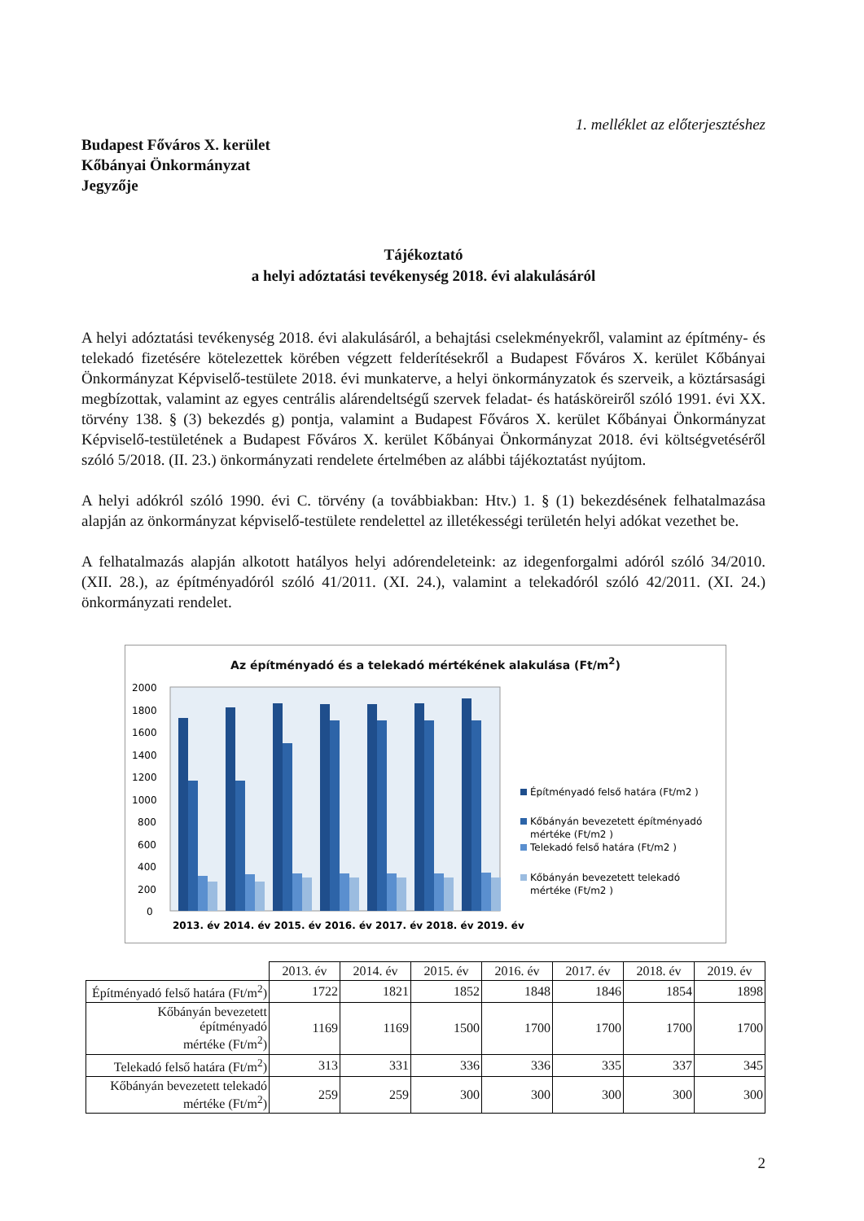1. melléklet az előterjesztéshez
Budapest Főváros X. kerület
Kőbányai Önkormányzat
Jegyzője
Tájékoztató
a helyi adóztatási tevékenység 2018. évi alakulásáról
A helyi adóztatási tevékenység 2018. évi alakulásáról, a behajtási cselekményekről, valamint az építmény- és telekadó fizetésére kötelezettek körében végzett felderítésekről a Budapest Főváros X. kerület Kőbányai Önkormányzat Képviselő-testülete 2018. évi munkaterve, a helyi önkormányzatok és szerveik, a köztársasági megbízottak, valamint az egyes centrális alárendeltségű szervek feladat- és hatásköreiről szóló 1991. évi XX. törvény 138. § (3) bekezdés g) pontja, valamint a Budapest Főváros X. kerület Kőbányai Önkormányzat Képviselő-testületének a Budapest Főváros X. kerület Kőbányai Önkormányzat 2018. évi költségvetéséről szóló 5/2018. (II. 23.) önkormányzati rendelete értelmében az alábbi tájékoztatást nyújtom.
A helyi adókról szóló 1990. évi C. törvény (a továbbiakban: Htv.) 1. § (1) bekezdésének felhatalmazása alapján az önkormányzat képviselő-testülete rendelettel az illetékességi területén helyi adókat vezethet be.
A felhatalmazás alapján alkotott hatályos helyi adórendeleteink: az idegenforgalmi adóról szóló 34/2010. (XII. 28.), az építményadóról szóló 41/2011. (XI. 24.), valamint a telekadóról szóló 42/2011. (XI. 24.) önkormányzati rendelet.
Az építményadó és a telekadó mértékének alakulása (Ft/m<sup>2</sup>)
2000
1800
1600
1400
1200
1000
800
600
400
200
0
2013. év 2014. év 2015. év 2016. év 2017. év 2018. év 2019. év
Építményadó felső határa (Ft/m2 )
Kőbányán bevezetett építményadó
mértéke (Ft/m2 )
Telekadó felső határa (Ft/m2 )
Kőbányán bevezetett telekadó
mértéke (Ft/m2 )
| | 2013. év | 2014. év | 2015. év | 2016. év | 2017. év | 2018. év | 2019. év |
| Építményadó felső határa (Ft/m<sup>2</sup>) | 1722 | 1821 | 1852 | 1848 | 1846 | 1854 | 1898 |
| Kőbányán bevezetett építményadó mértéke (Ft/m<sup>2</sup>) | 1169 | 1169 | 1500 | 1700 | 1700 | 1700 | 1700 |
| Telekadó felső határa (Ft/m<sup>2</sup>) | 313 | 331 | 336 | 336 | 335 | 337 | 345 |
| Kőbányán bevezetett telekadó mértéke (Ft/m<sup>2</sup>) | 259 | 259 | 300 | 300 | 300 | 300 | 300 |
2